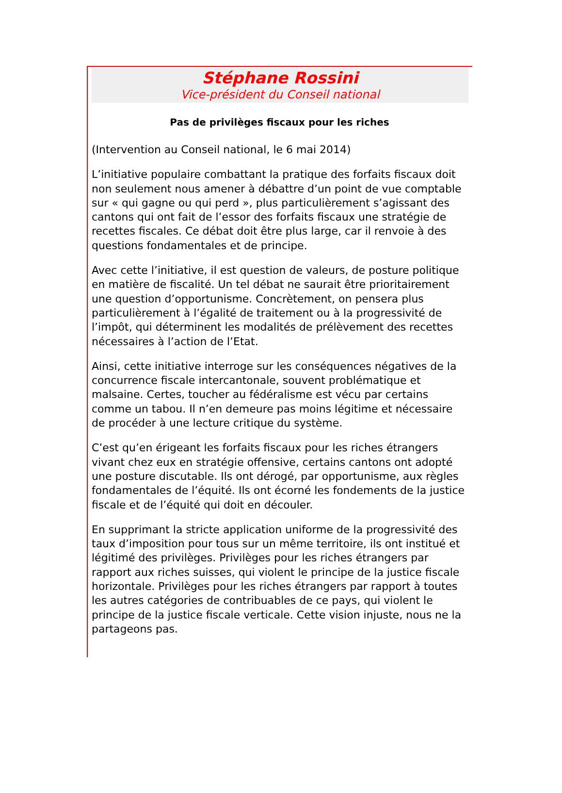Stéphane Rossini
Vice-président du Conseil national
Pas de privilèges fiscaux pour les riches
(Intervention au Conseil national, le 6 mai 2014)
L’initiative populaire combattant la pratique des forfaits fiscaux doit non seulement nous amener à débattre d’un point de vue comptable sur « qui gagne ou qui perd », plus particulièrement s’agissant des cantons qui ont fait de l’essor des forfaits fiscaux une stratégie de recettes fiscales. Ce débat doit être plus large, car il renvoie à des questions fondamentales et de principe.
Avec cette l’initiative, il est question de valeurs, de posture politique en matière de fiscalité. Un tel débat ne saurait être prioritairement une question d’opportunisme. Concrètement, on pensera plus particulièrement à l’égalité de traitement ou à la progressivité de l’impôt, qui déterminent les modalités de prélèvement des recettes nécessaires à l’action de l’Etat.
Ainsi, cette initiative interroge sur les conséquences négatives de la concurrence fiscale intercantonale, souvent problématique et malsaine. Certes, toucher au fédéralisme est vécu par certains comme un tabou. Il n’en demeure pas moins légitime et nécessaire de procéder à une lecture critique du système.
C’est qu’en érigeant les forfaits fiscaux pour les riches étrangers vivant chez eux en stratégie offensive, certains cantons ont adopté une posture discutable. Ils ont dérogé, par opportunisme, aux règles fondamentales de l’équité. Ils ont écorné les fondements de la justice fiscale et de l’équité qui doit en découler.
En supprimant la stricte application uniforme de la progressivité des taux d’imposition pour tous sur un même territoire, ils ont institué et légitimé des privilèges. Privilèges pour les riches étrangers par rapport aux riches suisses, qui violent le principe de la justice fiscale horizontale. Privilèges pour les riches étrangers par rapport à toutes les autres catégories de contribuables de ce pays, qui violent le principe de la justice fiscale verticale. Cette vision injuste, nous ne la partageons pas.